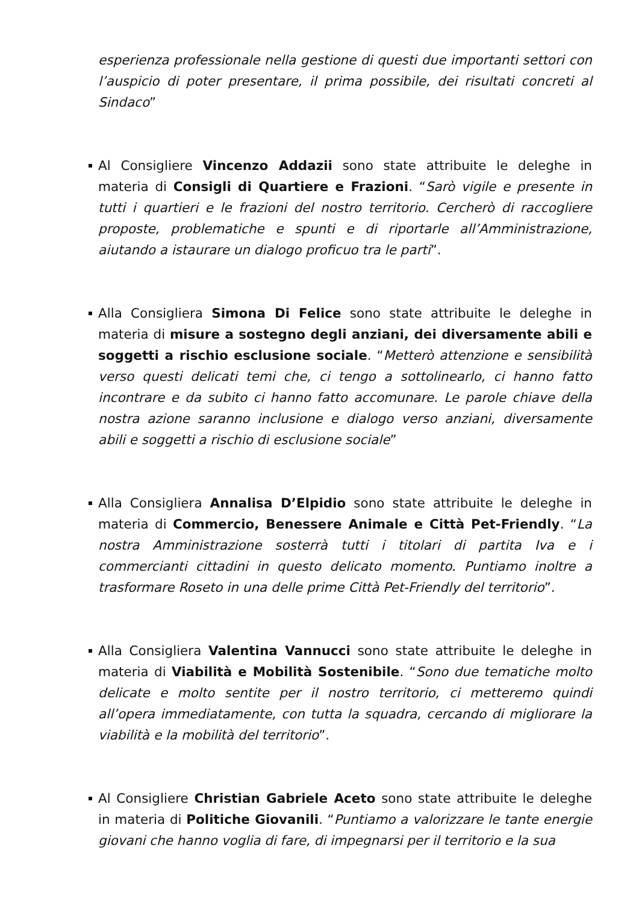esperienza professionale nella gestione di questi due importanti settori con l’auspicio di poter presentare, il prima possibile, dei risultati concreti al Sindaco”
Al Consigliere Vincenzo Addazii sono state attribuite le deleghe in materia di Consigli di Quartiere e Frazioni. “Sarò vigile e presente in tutti i quartieri e le frazioni del nostro territorio. Cercherò di raccogliere proposte, problematiche e spunti e di riportarle all’Amministrazione, aiutando a istaurare un dialogo proficuo tra le parti”.
Alla Consigliera Simona Di Felice sono state attribuite le deleghe in materia di misure a sostegno degli anziani, dei diversamente abili e soggetti a rischio esclusione sociale. “Metterò attenzione e sensibilità verso questi delicati temi che, ci tengo a sottolinearlo, ci hanno fatto incontrare e da subito ci hanno fatto accomunare. Le parole chiave della nostra azione saranno inclusione e dialogo verso anziani, diversamente abili e soggetti a rischio di esclusione sociale”
Alla Consigliera Annalisa D’Elpidio sono state attribuite le deleghe in materia di Commercio, Benessere Animale e Città Pet-Friendly. “La nostra Amministrazione sosterrà tutti i titolari di partita Iva e i commercianti cittadini in questo delicato momento. Puntiamo inoltre a trasformare Roseto in una delle prime Città Pet-Friendly del territorio”.
Alla Consigliera Valentina Vannucci sono state attribuite le deleghe in materia di Viabilità e Mobilità Sostenibile. “Sono due tematiche molto delicate e molto sentite per il nostro territorio, ci metteremo quindi all’opera immediatamente, con tutta la squadra, cercando di migliorare la viabilità e la mobilità del territorio”.
Al Consigliere Christian Gabriele Aceto sono state attribuite le deleghe in materia di Politiche Giovanili. “Puntiamo a valorizzare le tante energie giovani che hanno voglia di fare, di impegnarsi per il territorio e la sua